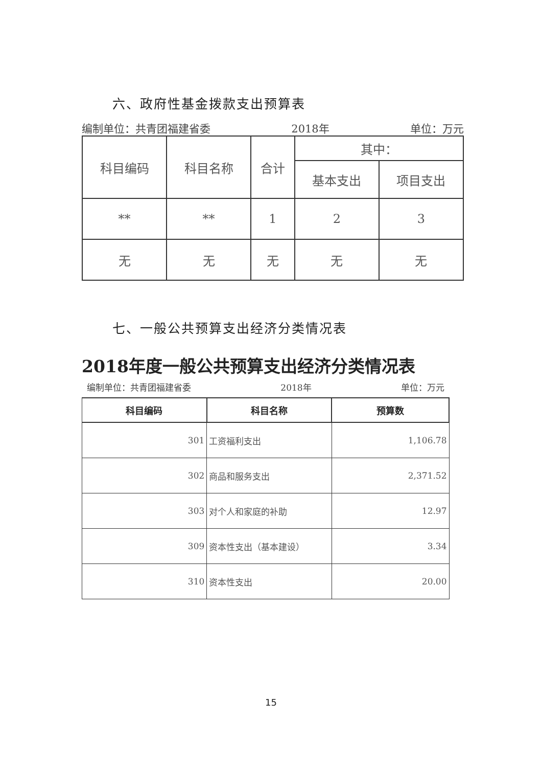六、政府性基金拨款支出预算表
编制单位：共青团福建省委 2018年 单位：万元
| 科目编码 | 科目名称 | 合计 | 其中： | |
| --- | --- | --- | --- | --- |
| | | | 基本支出 | 项目支出 |
| ** | ** | 1 | 2 | 3 |
| 无 | 无 | 无 | 无 | 无 |
七、一般公共预算支出经济分类情况表
2018年度一般公共预算支出经济分类情况表
编制单位：共青团福建省委 2018年 单位：万元
| 科目编码 | 科目名称 | 预算数 |
| --- | --- | --- |
| 301 | 工资福利支出 | 1,106.78 |
| 302 | 商品和服务支出 | 2,371.52 |
| 303 | 对个人和家庭的补助 | 12.97 |
| 309 | 资本性支出（基本建设） | 3.34 |
| 310 | 资本性支出 | 20.00 |
15